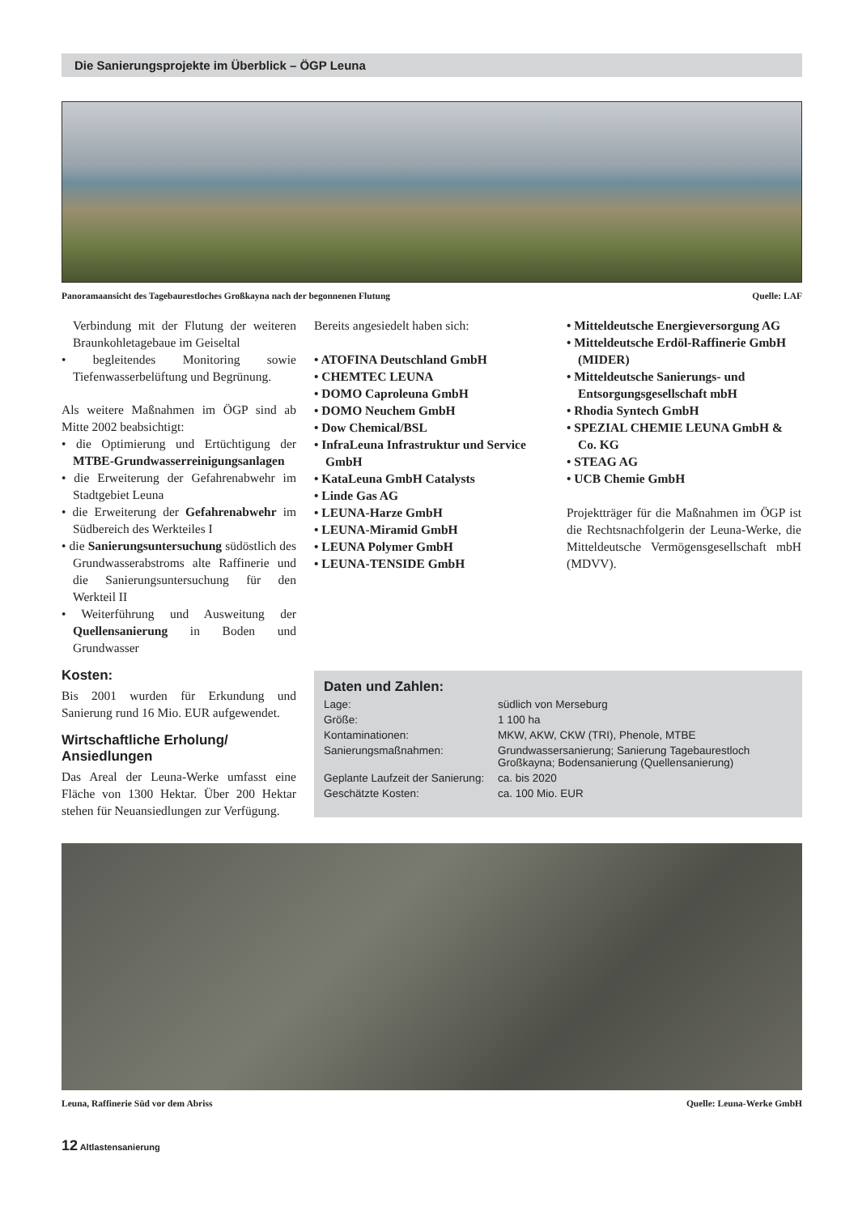Die Sanierungsprojekte im Überblick – ÖGP Leuna
Panoramaansicht des Tagebaurestloches Großkayna nach der begonnenen Flutung Quelle: LAF
Verbindung mit der Flutung der weiteren Braunkohletagebaue im Geiseltal
• begleitendes Monitoring sowie Tiefenwasserbelüftung und Begrünung.
Als weitere Maßnahmen im ÖGP sind ab Mitte 2002 beabsichtigt:
• die Optimierung und Ertüchtigung der MTBE-Grundwasserreinigungsanlagen
• die Erweiterung der Gefahrenabwehr im Stadtgebiet Leuna
• die Erweiterung der Gefahrenabwehr im Südbereich des Werkteiles I
• die Sanierungsuntersuchung südöstlich des Grundwasserabstroms alte Raffinerie und die Sanierungsuntersuchung für den Werkteil II
• Weiterführung und Ausweitung der Quellensanierung in Boden und Grundwasser
Kosten:
Bis 2001 wurden für Erkundung und Sanierung rund 16 Mio. EUR aufgewendet.
Wirtschaftliche Erholung/
Ansiedlungen
Das Areal der Leuna-Werke umfasst eine Fläche von 1300 Hektar. Über 200 Hektar stehen für Neuansiedlungen zur Verfügung.
Bereits angesiedelt haben sich:
• ATOFINA Deutschland GmbH
• CHEMTEC LEUNA
• DOMO Caproleuna GmbH
• DOMO Neuchem GmbH
• Dow Chemical/BSL
• InfraLeuna Infrastruktur und Service GmbH
• KataLeuna GmbH Catalysts
• Linde Gas AG
• LEUNA-Harze GmbH
• LEUNA-Miramid GmbH
• LEUNA Polymer GmbH
• LEUNA-TENSIDE GmbH
• Mitteldeutsche Energieversorgung AG
• Mitteldeutsche Erdöl-Raffinerie GmbH (MIDER)
• Mitteldeutsche Sanierungs- und Entsorgungsgesellschaft mbH
• Rhodia Syntech GmbH
• SPEZIAL CHEMIE LEUNA GmbH & Co. KG
• STEAG AG
• UCB Chemie GmbH
Projektträger für die Maßnahmen im ÖGP ist die Rechtsnachfolgerin der Leuna-Werke, die Mitteldeutsche Vermögensgesellschaft mbH (MDVV).
Daten und Zahlen:
| Lage: | südlich von Merseburg |
| Größe: | 1 100 ha |
| Kontaminationen: | MKW, AKW, CKW (TRI), Phenole, MTBE |
| Sanierungsmaßnahmen: | Grundwassersanierung; Sanierung Tagebaurestloch Großkayna; Bodensanierung (Quellensanierung) |
| Geplante Laufzeit der Sanierung: | ca. bis 2020 |
| Geschätzte Kosten: | ca. 100 Mio. EUR |
Leuna, Raffinerie Süd vor dem Abriss Quelle: Leuna-Werke GmbH
12 Altlastensanierung